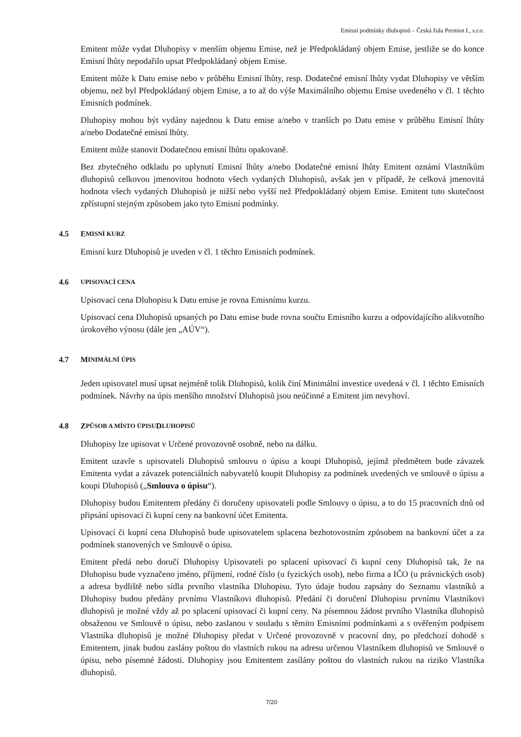Emisní podmínky dluhopisů – Česká žula Premiot I., s.r.o.
Emitent může vydat Dluhopisy v menším objemu Emise, než je Předpokládaný objem Emise, jestliže se do konce Emisní lhůty nepodařilo upsat Předpokládaný objem Emise.
Emitent může k Datu emise nebo v průběhu Emisní lhůty, resp. Dodatečné emisní lhůty vydat Dluhopisy ve větším objemu, než byl Předpokládaný objem Emise, a to až do výše Maximálního objemu Emise uvedeného v čl. 1 těchto Emisních podmínek.
Dluhopisy mohou být vydány najednou k Datu emise a/nebo v tranších po Datu emise v průběhu Emisní lhůty a/nebo Dodatečné emisní lhůty.
Emitent může stanovit Dodatečnou emisní lhůtu opakovaně.
Bez zbytečného odkladu po uplynutí Emisní lhůty a/nebo Dodatečné emisní lhůty Emitent oznámí Vlastníkům dluhopisů celkovou jmenovitou hodnotu všech vydaných Dluhopisů, avšak jen v případě, že celková jmenovitá hodnota všech vydaných Dluhopisů je nižší nebo vyšší než Předpokládaný objem Emise. Emitent tuto skutečnost zpřístupní stejným způsobem jako tyto Emisní podmínky.
4.5 E MISNÍ KURZ
Emisní kurz Dluhopisů je uveden v čl. 1 těchto Emisních podmínek.
4.6 UPISOVACÍ CENA
Upisovací cena Dluhopisu k Datu emise je rovna Emisnímu kurzu.
Upisovací cena Dluhopisů upsaných po Datu emise bude rovna součtu Emisního kurzu a odpovídajícího alikvotního úrokového výnosu (dále jen „AÚV“).
4.7 M INIMÁLNÍ ÚPIS
Jeden upisovatel musí upsat nejméně tolik Dluhopisů, kolik činí Minimální investice uvedená v čl. 1 těchto Emisních podmínek. Návrhy na úpis menšího množství Dluhopisů jsou neúčinné a Emitent jim nevyhoví.
4.8 Z PŮSOB A MÍSTO ÚPISU D LUHOPISŮ
Dluhopisy lze upisovat v Určené provozovně osobně, nebo na dálku.
Emitent uzavře s upisovateli Dluhopisů smlouvu o úpisu a koupi Dluhopisů, jejímž předmětem bude závazek Emitenta vydat a závazek potenciálních nabyvatelů koupit Dluhopisy za podmínek uvedených ve smlouvě o úpisu a koupi Dluhopisů („Smlouva o úpisu“).
Dluhopisy budou Emitentem předány či doručeny upisovateli podle Smlouvy o úpisu, a to do 15 pracovních dnů od připsání upisovací či kupní ceny na bankovní účet Emitenta.
Upisovací či kupní cena Dluhopisů bude upisovatelem splacena bezhotovostním způsobem na bankovní účet a za podmínek stanovených ve Smlouvě o úpisu.
Emitent předá nebo doručí Dluhopisy Upisovateli po splacení upisovací či kupní ceny Dluhopisů tak, že na Dluhopisu bude vyznačeno jméno, příjmení, rodné číslo (u fyzických osob), nebo firma a IČO (u právnických osob) a adresa bydliště nebo sídla prvního vlastníka Dluhopisu. Tyto údaje budou zapsány do Seznamu vlastníků a Dluhopisy budou předány prvnímu Vlastníkovi dluhopisů. Předání či doručení Dluhopisu prvnímu Vlastníkovi dluhopisů je možné vždy až po splacení upisovací či kupní ceny. Na písemnou žádost prvního Vlastníka dluhopisů obsaženou ve Smlouvě o úpisu, nebo zaslanou v souladu s těmito Emisními podmínkami a s ověřeným podpisem Vlastníka dluhopisů je možné Dluhopisy předat v Určené provozovně v pracovní dny, po předchozí dohodě s Emitentem, jinak budou zaslány poštou do vlastních rukou na adresu určenou Vlastníkem dluhopisů ve Smlouvě o úpisu, nebo písemné žádosti. Dluhopisy jsou Emitentem zasílány poštou do vlastních rukou na riziko Vlastníka dluhopisů.
7/20